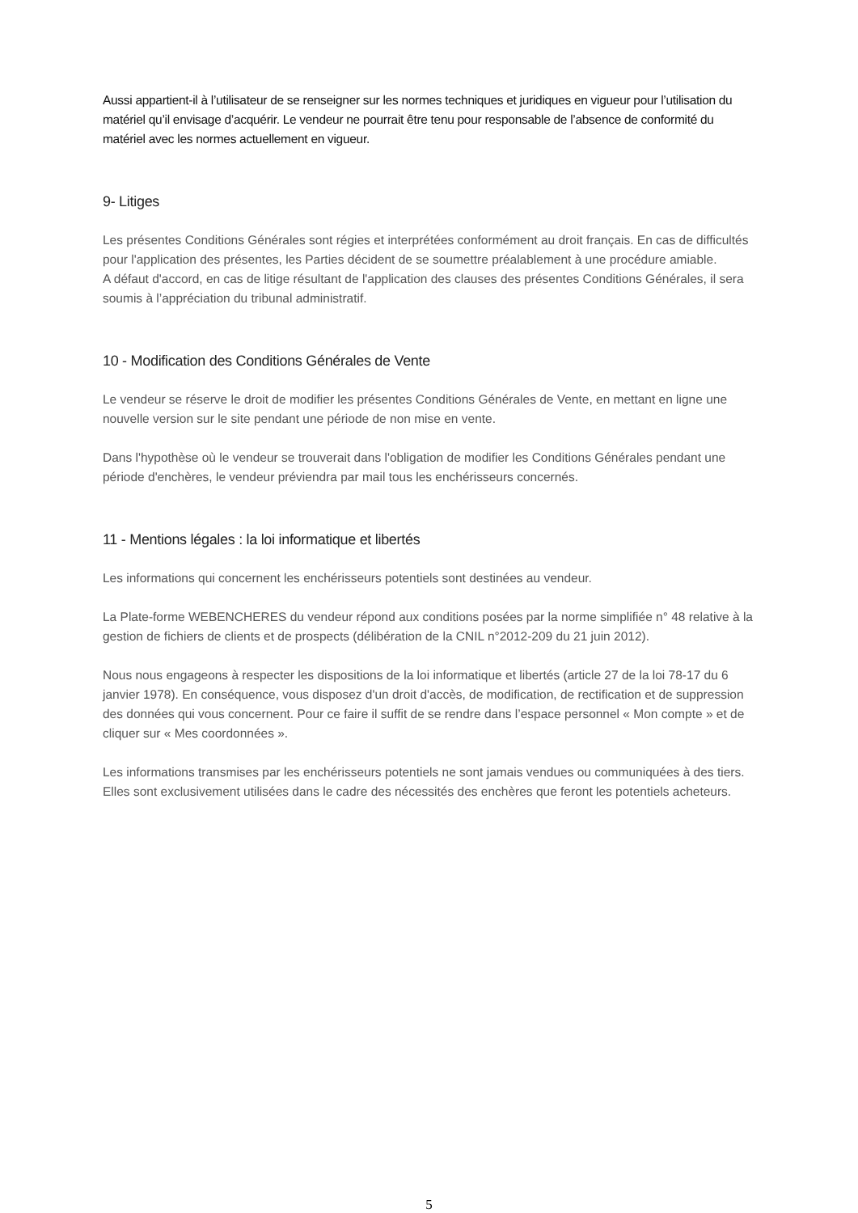Aussi appartient-il à l’utilisateur de se renseigner sur les normes techniques et juridiques en vigueur pour l’utilisation du matériel qu’il envisage d’acquérir. Le vendeur ne pourrait être tenu pour responsable de l’absence de conformité du matériel avec les normes actuellement en vigueur.
9- Litiges
Les présentes Conditions Générales sont régies et interprétées conformément au droit français. En cas de difficultés pour l'application des présentes, les Parties décident de se soumettre préalablement à une procédure amiable.
A défaut d'accord, en cas de litige résultant de l'application des clauses des présentes Conditions Générales, il sera soumis à l’appréciation du tribunal administratif.
10 - Modification des Conditions Générales de Vente
Le vendeur se réserve le droit de modifier les présentes Conditions Générales de Vente, en mettant en ligne une nouvelle version sur le site pendant une période de non mise en vente.
Dans l'hypothèse où le vendeur se trouverait dans l'obligation de modifier les Conditions Générales pendant une période d'enchères, le vendeur préviendra par mail tous les enchérisseurs concernés.
11 - Mentions légales : la loi informatique et libertés
Les informations qui concernent les enchérisseurs potentiels sont destinées au vendeur.
La Plate-forme WEBENCHERES du vendeur répond aux conditions posées par la norme simplifiée n° 48 relative à la gestion de fichiers de clients et de prospects (délibération de la CNIL n°2012-209 du 21 juin 2012).
Nous nous engageons à respecter les dispositions de la loi informatique et libertés (article 27 de la loi 78-17 du 6 janvier 1978). En conséquence, vous disposez d'un droit d'accès, de modification, de rectification et de suppression des données qui vous concernent. Pour ce faire il suffit de se rendre dans l’espace personnel « Mon compte » et de cliquer sur « Mes coordonnées ».
Les informations transmises par les enchérisseurs potentiels ne sont jamais vendues ou communiquées à des tiers. Elles sont exclusivement utilisées dans le cadre des nécessités des enchères que feront les potentiels acheteurs.
5